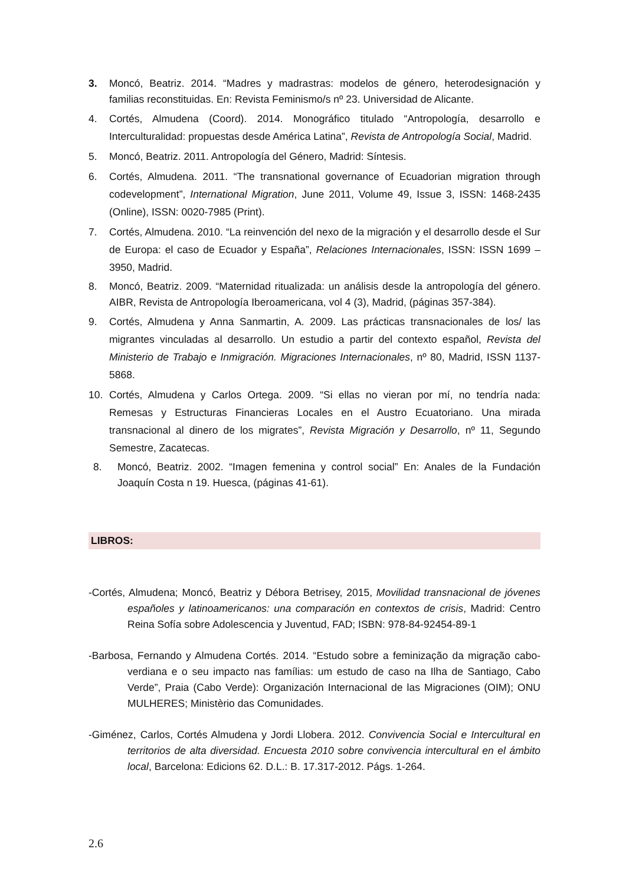3. Moncó, Beatriz. 2014. “Madres y madrastras: modelos de género, heterodesignación y familias reconstituidas. En: Revista Feminismo/s nº 23. Universidad de Alicante.
4. Cortés, Almudena (Coord). 2014. Monográfico titulado “Antropología, desarrollo e Interculturalidad: propuestas desde América Latina”, Revista de Antropología Social, Madrid.
5. Moncó, Beatriz. 2011. Antropología del Género, Madrid: Síntesis.
6. Cortés, Almudena. 2011. “The transnational governance of Ecuadorian migration through codevelopment”, International Migration, June 2011, Volume 49, Issue 3, ISSN: 1468-2435 (Online), ISSN: 0020-7985 (Print).
7. Cortés, Almudena. 2010. “La reinvención del nexo de la migración y el desarrollo desde el Sur de Europa: el caso de Ecuador y España”, Relaciones Internacionales, ISSN: ISSN 1699 – 3950, Madrid.
8. Moncó, Beatriz. 2009. “Maternidad ritualizada: un análisis desde la antropología del género. AIBR, Revista de Antropología Iberoamericana, vol 4 (3), Madrid, (páginas 357-384).
9. Cortés, Almudena y Anna Sanmartin, A. 2009. Las prácticas transnacionales de los/ las migrantes vinculadas al desarrollo. Un estudio a partir del contexto español, Revista del Ministerio de Trabajo e Inmigración. Migraciones Internacionales, nº 80, Madrid, ISSN 1137-5868.
10. Cortés, Almudena y Carlos Ortega. 2009. “Si ellas no vieran por mí, no tendría nada: Remesas y Estructuras Financieras Locales en el Austro Ecuatoriano. Una mirada transnacional al dinero de los migrates”, Revista Migración y Desarrollo, nº 11, Segundo Semestre, Zacatecas.
8. Moncó, Beatriz. 2002. “Imagen femenina y control social” En: Anales de la Fundación Joaquín Costa n 19. Huesca, (páginas 41-61).
LIBROS:
-Cortés, Almudena; Moncó, Beatriz y Débora Betrisey, 2015, Movilidad transnacional de jóvenes españoles y latinoamericanos: una comparación en contextos de crisis, Madrid: Centro Reina Sofía sobre Adolescencia y Juventud, FAD; ISBN: 978-84-92454-89-1
-Barbosa, Fernando y Almudena Cortés. 2014. “Estudo sobre a feminização da migração cabo-verdiana e o seu impacto nas famílias: um estudo de caso na Ilha de Santiago, Cabo Verde”, Praia (Cabo Verde): Organización Internacional de las Migraciones (OIM); ONU MULHERES; Ministèrio das Comunidades.
-Giménez, Carlos, Cortés Almudena y Jordi Llobera. 2012. Convivencia Social e Intercultural en territorios de alta diversidad. Encuesta 2010 sobre convivencia intercultural en el ámbito local, Barcelona: Edicions 62. D.L.: B. 17.317-2012. Págs. 1-264.
2.6